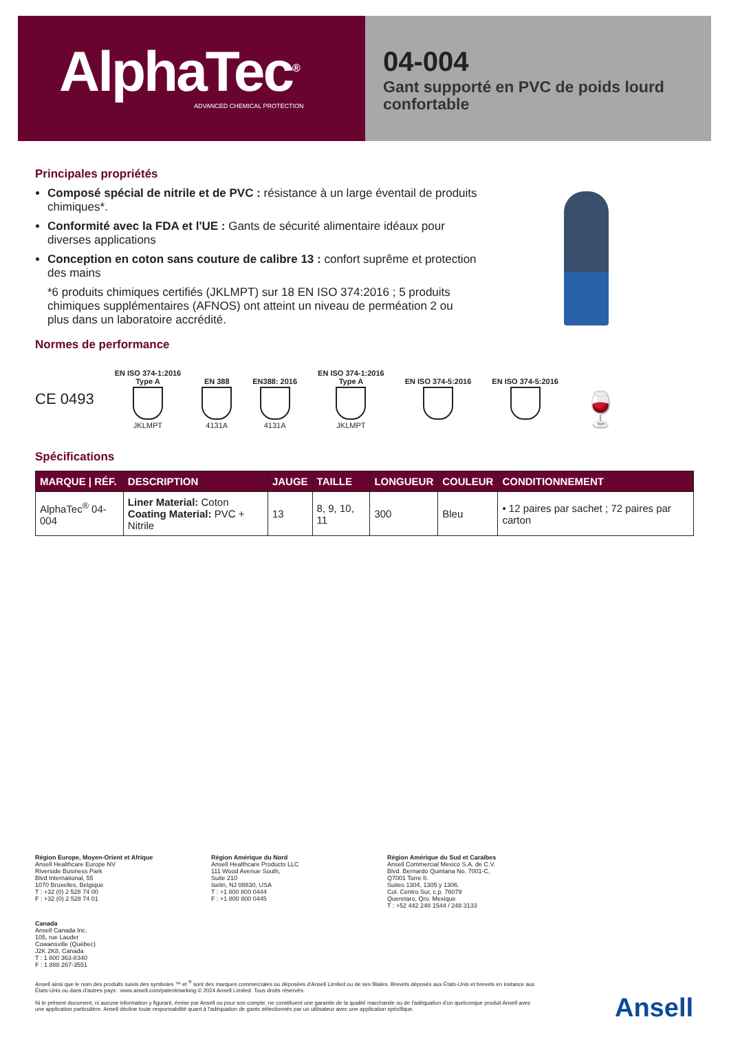AlphaTec<sup>®</sup>
ADVANCED CHEMICAL PROTECTION
04-004
Gant supporté en PVC de poids lourd confortable
Principales propriétés
Composé spécial de nitrile et de PVC : résistance à un large éventail de produits chimiques*.
Conformité avec la FDA et l'UE : Gants de sécurité alimentaire idéaux pour diverses applications
Conception en coton sans couture de calibre 13 : confort suprême et protection des mains
*6 produits chimiques certifiés (JKLMPT) sur 18 EN ISO 374:2016 ; 5 produits chimiques supplémentaires (AFNOS) ont atteint un niveau de perméation 2 ou plus dans un laboratoire accrédité.
Normes de performance
CE 0493
EN ISO 374-1:2016
Type A
JKLMPT
EN 388
4131A
EN388: 2016
4131A
EN ISO 374-1:2016
Type A
JKLMPT
EN ISO 374-5:2016
EN ISO 374-5:2016
🍷
Spécifications
| MARQUE / RÉF. | DESCRIPTION | JAUGE | TAILLE | LONGUEUR | COULEUR | CONDITIONNEMENT |
| --- | --- | --- | --- | --- | --- | --- |
| AlphaTec<sup>®</sup> 04-004 | Liner Material: Coton Coating Material: PVC + Nitrile | 13 | 8, 9, 10, 11 | 300 | Bleu | • 12 paires par sachet ; 72 paires par carton |
Région Europe, Moyen-Orient et Afrique
Ansell Healthcare Europe NV
Riverside Business Park
Blvd International, 55
1070 Bruxelles, Belgique
T : +32 (0) 2 528 74 00
F : +32 (0) 2 528 74 01
Région Amérique du Nord
Ansell Healthcare Products LLC
111 Wood Avenue South,
Suite 210
Iselin, NJ 08830, USA
T : +1 800 800 0444
F : +1 800 800 0445
Région Amérique du Sud et Caraïbes
Ansell Commercial Mexico S.A. de C.V.
Blvd. Bernardo Quintana No. 7001-C,
Q7001 Torre II.
Suites 1304, 1305 y 1306.
Col. Centro Sur, c.p. 76079
Queretaro, Qro. Mexique
T : +52 442 248 1544 / 248 3133
Canada
Ansell Canada Inc.
105, rue Lauder
Cowansville (Québec)
J2K 2K8, Canada
T : 1 800 363-8340
F : 1 888 267-3551
Ansell ainsi que le nom des produits suivis des symboles ™ et <sup>®</sup> sont des marques commerciales ou déposées d'Ansell Limited ou de ses filiales. Brevets déposés aux États-Unis et brevets en instance aux États-Unis ou dans d'autres pays : www.ansell.com/patentmarking © 2024 Ansell Limited. Tous droits réservés.
Ni le présent document, ni aucune information y figurant, émise par Ansell ou pour son compte, ne constituent une garantie de la qualité marchande ou de l'adéquation d'un quelconque produit Ansell avec une application particulière. Ansell décline toute responsabilité quant à l'adéquation de gants sélectionnés par un utilisateur avec une application spécifique.
Ansell